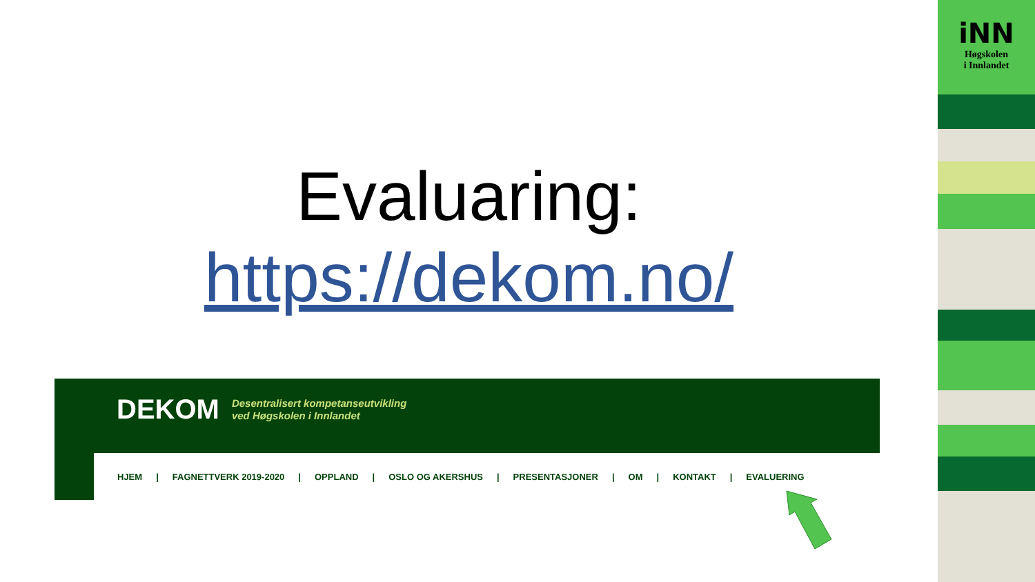Evaluaring:
https://dekom.no/
DEKOM Desentralisert kompetanseutvikling
ved Høgskolen i Innlandet
HJEM | FAGNETTVERK 2019-2020 | OPPLAND | OSLO OG AKERSHUS | PRESENTASJONER | OM | KONTAKT | EVALUERING
iNN
Høgskolen
i Innlandet